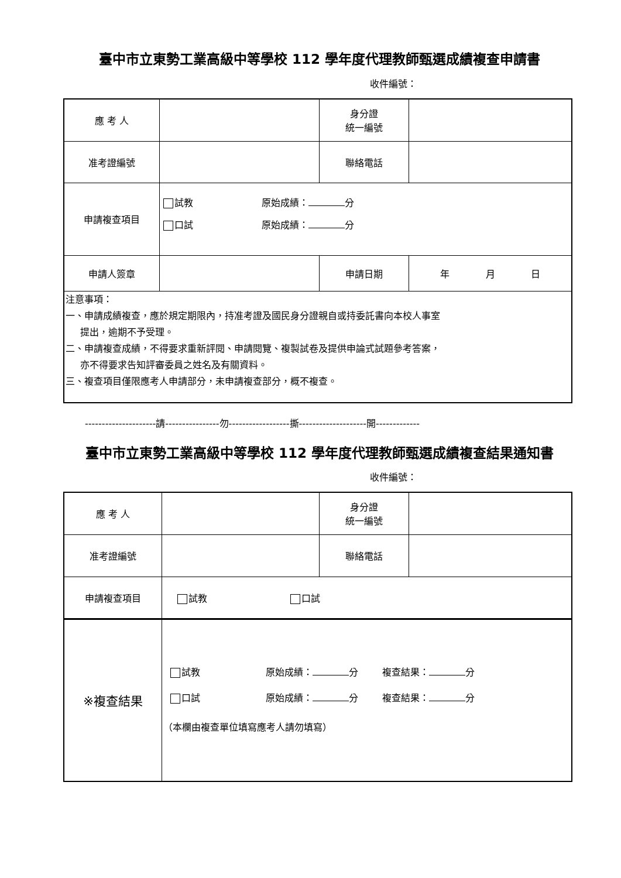臺中市立東勢工業高級中等學校 112 學年度代理教師甄選成績複查申請書
收件編號：
| 應 考 人 | | 身分證 統一編號 | |
| 准考證編號 | | 聯絡電話 | |
| 申請複查項目 | 試教 原始成績： 分 口試 原始成績： 分 | | |
| 申請人簽章 | | 申請日期 | 年 月 日 |
| 注意事項： 一、申請成績複查，應於規定期限內，持准考證及國民身分證親自或持委託書向本校人事室 提出，逾期不予受理。 二、申請複查成績，不得要求重新評閱、申請閱覽、複製試卷及提供申論式試題參考答案， 亦不得要求告知評審委員之姓名及有關資料。 三、複查項目僅限應考人申請部分，未申請複查部分，概不複查。 | | | |
---------------------請----------------勿------------------撕--------------------開-------------
臺中市立東勢工業高級中等學校 112 學年度代理教師甄選成績複查結果通知書
收件編號：
| 應 考 人 | | 身分證 統一編號 | |
| 准考證編號 | | 聯絡電話 | |
| 申請複查項目 | 試教 口試 | | |
| ※複查結果 | 試教 原始成績： 分 複查結果： 分 口試 原始成績： 分 複查結果： 分 （本欄由複查單位填寫應考人請勿填寫） | | |